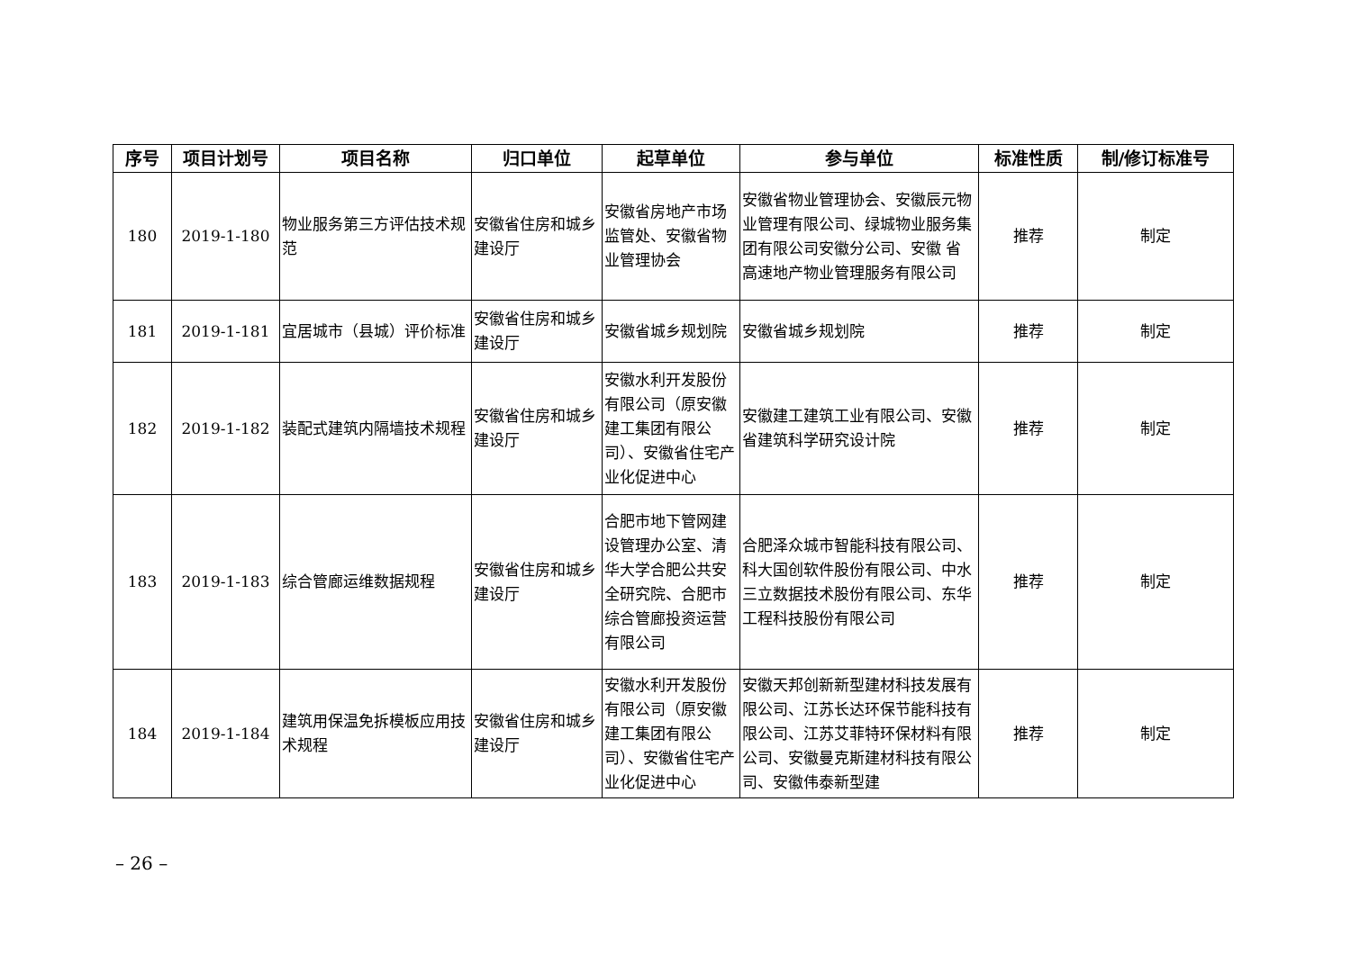| 序号 | 项目计划号 | 项目名称 | 归口单位 | 起草单位 | 参与单位 | 标准性质 | 制/修订标准号 |
| --- | --- | --- | --- | --- | --- | --- | --- |
| 180 | 2019-1-180 | 物业服务第三方评估技术规范 | 安徽省住房和城乡建设厅 | 安徽省房地产市场监管处、安徽省物业管理协会 | 安徽省物业管理协会、安徽辰元物业管理有限公司、绿城物业服务集团有限公司安徽分公司、安徽 省高速地产物业管理服务有限公司 | 推荐 | 制定 |
| 181 | 2019-1-181 | 宜居城市（县城）评价标准 | 安徽省住房和城乡建设厅 | 安徽省城乡规划院 | 安徽省城乡规划院 | 推荐 | 制定 |
| 182 | 2019-1-182 | 装配式建筑内隔墙技术规程 | 安徽省住房和城乡建设厅 | 安徽水利开发股份有限公司（原安徽建工集团有限公司）、安徽省住宅产业化促进中心 | 安徽建工建筑工业有限公司、安徽省建筑科学研究设计院 | 推荐 | 制定 |
| 183 | 2019-1-183 | 综合管廊运维数据规程 | 安徽省住房和城乡建设厅 | 合肥市地下管网建设管理办公室、清华大学合肥公共安全研究院、合肥市综合管廊投资运营有限公司 | 合肥泽众城市智能科技有限公司、科大国创软件股份有限公司、中水三立数据技术股份有限公司、东华工程科技股份有限公司 | 推荐 | 制定 |
| 184 | 2019-1-184 | 建筑用保温免拆模板应用技术规程 | 安徽省住房和城乡建设厅 | 安徽水利开发股份有限公司（原安徽建工集团有限公司）、安徽省住宅产业化促进中心 | 安徽天邦创新新型建材科技发展有限公司、江苏长达环保节能科技有限公司、江苏艾菲特环保材料有限公司、安徽曼克斯建材科技有限公司、安徽伟泰新型建 | 推荐 | 制定 |
– 26 –